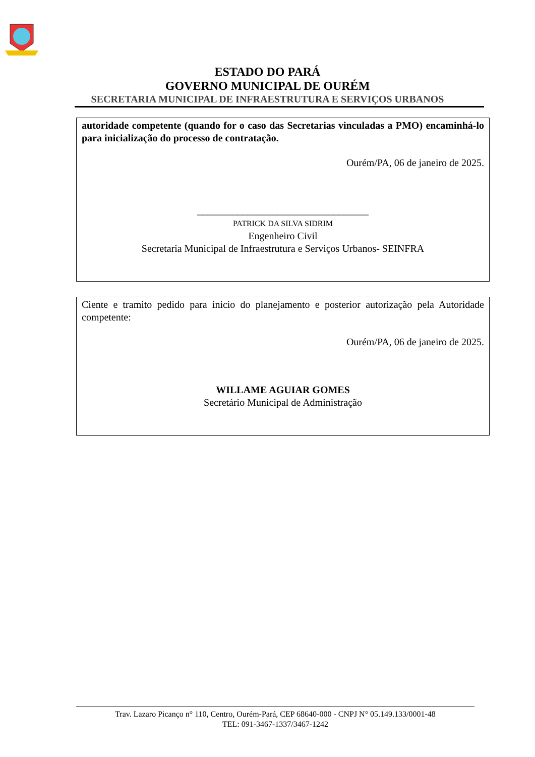ESTADO DO PARÁ
GOVERNO MUNICIPAL DE OURÉM
SECRETARIA MUNICIPAL DE INFRAESTRUTURA E SERVIÇOS URBANOS
autoridade competente (quando for o caso das Secretarias vinculadas a PMO) encaminhá-lo para inicialização do processo de contratação.
Ourém/PA, 06 de janeiro de 2025.
__________________________________
PATRICK DA SILVA SIDRIM
Engenheiro Civil
Secretaria Municipal de Infraestrutura e Serviços Urbanos- SEINFRA
Ciente e tramito pedido para inicio do planejamento e posterior autorização pela Autoridade competente:
Ourém/PA, 06 de janeiro de 2025.
WILLAME AGUIAR GOMES
Secretário Municipal de Administração
Trav. Lazaro Picanço n° 110, Centro, Ourém-Pará, CEP 68640-000 - CNPJ N° 05.149.133/0001-48
TEL: 091-3467-1337/3467-1242